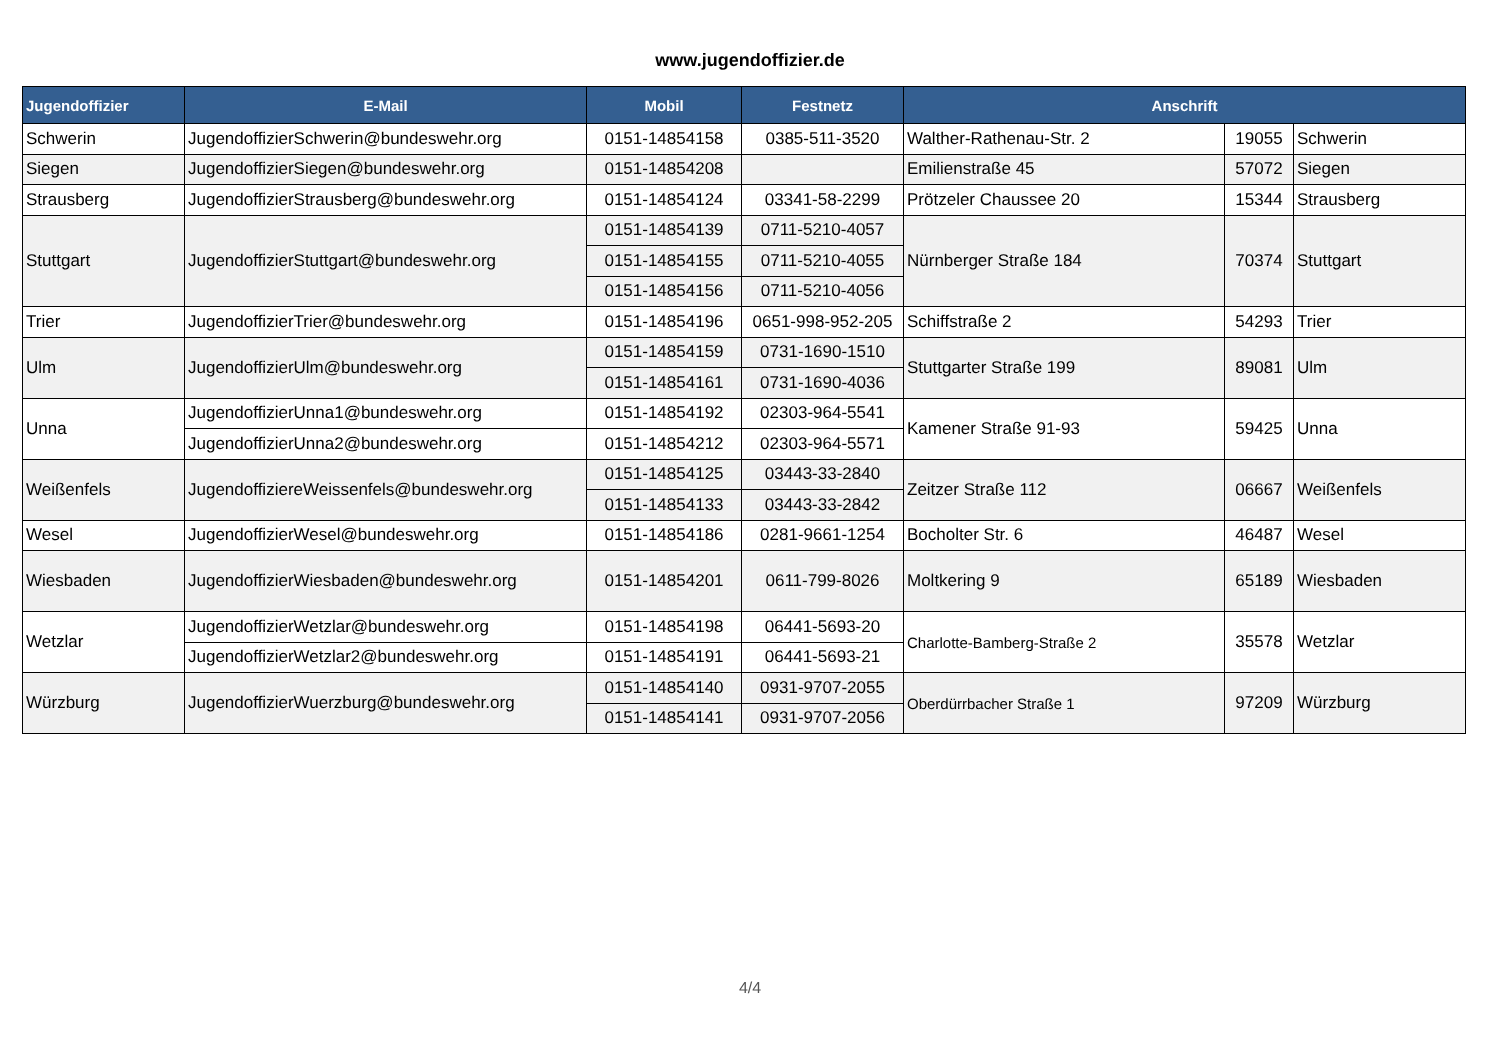www.jugendoffizier.de
| Jugendoffizier | E-Mail | Mobil | Festnetz | Anschrift | | |
| --- | --- | --- | --- | --- | --- | --- |
| Schwerin | JugendoffizierSchwerin@bundeswehr.org | 0151-14854158 | 0385-511-3520 | Walther-Rathenau-Str. 2 | 19055 | Schwerin |
| Siegen | JugendoffizierSiegen@bundeswehr.org | 0151-14854208 | | Emilienstraße 45 | 57072 | Siegen |
| Strausberg | JugendoffizierStrausberg@bundeswehr.org | 0151-14854124 | 03341-58-2299 | Prötzeler Chaussee 20 | 15344 | Strausberg |
| Stuttgart | JugendoffizierStuttgart@bundeswehr.org | 0151-14854139 | 0711-5210-4057 | Nürnberger Straße 184 | 70374 | Stuttgart |
| | | 0151-14854155 | 0711-5210-4055 | | | |
| | | 0151-14854156 | 0711-5210-4056 | | | |
| Trier | JugendoffizierTrier@bundeswehr.org | 0151-14854196 | 0651-998-952-205 | Schiffstraße 2 | 54293 | Trier |
| Ulm | JugendoffizierUlm@bundeswehr.org | 0151-14854159 | 0731-1690-1510 | Stuttgarter Straße 199 | 89081 | Ulm |
| | | 0151-14854161 | 0731-1690-4036 | | | |
| Unna | JugendoffizierUnna1@bundeswehr.org | 0151-14854192 | 02303-964-5541 | Kamener Straße 91-93 | 59425 | Unna |
| | JugendoffizierUnna2@bundeswehr.org | 0151-14854212 | 02303-964-5571 | | | |
| Weißenfels | JugendoffiziereWeissenfels@bundeswehr.org | 0151-14854125 | 03443-33-2840 | Zeitzer Straße 112 | 06667 | Weißenfels |
| | | 0151-14854133 | 03443-33-2842 | | | |
| Wesel | JugendoffizierWesel@bundeswehr.org | 0151-14854186 | 0281-9661-1254 | Bocholter Str. 6 | 46487 | Wesel |
| Wiesbaden | JugendoffizierWiesbaden@bundeswehr.org | 0151-14854201 | 0611-799-8026 | Moltkering 9 | 65189 | Wiesbaden |
| Wetzlar | JugendoffizierWetzlar@bundeswehr.org | 0151-14854198 | 06441-5693-20 | Charlotte-Bamberg-Straße 2 | 35578 | Wetzlar |
| | JugendoffizierWetzlar2@bundeswehr.org | 0151-14854191 | 06441-5693-21 | | | |
| Würzburg | JugendoffizierWuerzburg@bundeswehr.org | 0151-14854140 | 0931-9707-2055 | Oberdürrbacher Straße 1 | 97209 | Würzburg |
| | | 0151-14854141 | 0931-9707-2056 | | | |
4/4